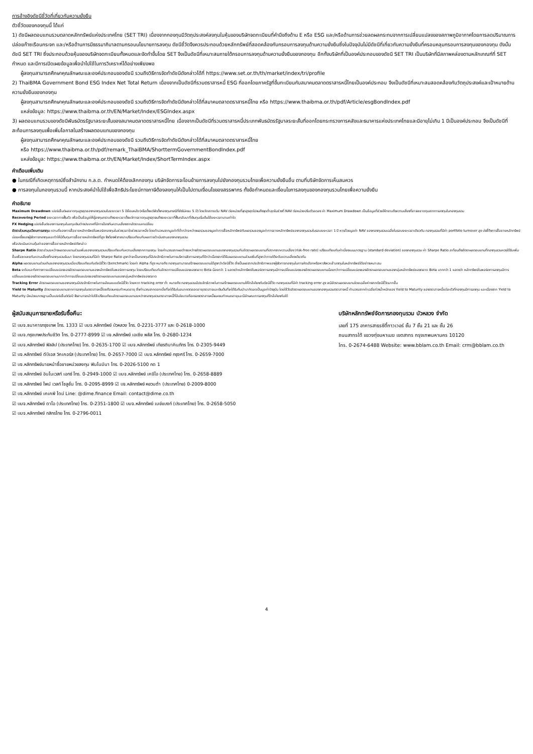การอ้างอิงดัชนีชี้วัดที่เกี่ยวกับความยั่งยืน
ตัวชี้วัดของกองทุนนี้ ได้แก่
1) ดัชนีผลตอบแทนรวมตลาดหลักทรัพย์แห่งประเทศไทย (SET TRI) เนื่องจากกองทุนมีวัตถุประสงค์ลงทุนในหุ้นของบริษัทจดทะเบียนที่คำนึงถึงด้าน E หรือ ESG และ/หรือด้านการช่วยลดผลกระทบจากการเปลี่ยนแปลงของสภาพภูมิอากาศโดยการลดปริมาณการปล่อยก๊าซเรือนกระจก และ/หรือด้านการมีธรรมาภิบาลตามกรอบนโยบายการลงทุน ดัชนีชี้วัดจึงควรประกอบด้วยหลักทรัพย์ที่สอดคล้องกับกรอบการลงทุนด้านความยั่งยืนซึ่งในปัจจุบันไม่มีดัชนีที่เกี่ยวกับความยั่งยืนที่ครอบคลุมกรอบการลงทุนของกองทุน ดังนั้น ดัชนี SET TRI ซึ่งประกอบด้วยหุ้นของบริษัทจดทะเบียนทั้งหมดและจัดทำขึ้นโดย SET จึงเป็นดัชนีที่เหมาะสมภายใต้กรอบการลงทุนด้านความยั่งยืนของกองทุน อีกทั้งบริษัทที่เป็นองค์ประกอบของดัชนี SET TRI เป็นบริษัทที่มีสภาพคล่องตามหลักเกณฑ์ที่ SET กำหนด และมีการเปิดเผยข้อมูลเพื่อนำไปใช้ในการวิเคราะห์ได้อย่างเพียงพอ
ผู้ลงทุนสามารถศึกษาคุณลักษณะและองค์ประกอบของดัชนี รวมถึงวิธีการจัดทำดัชนีดังกล่าวได้ที่ https://www.set.or.th/th/market/index/tri/profile
2) ThaiBMA Government Bond ESG Index Net Total Return เนื่องจากเป็นดัชนีที่รวมตราสารหนี้ ESG ที่ออกโดยภาครัฐที่ขึ้นทะเบียนกับสมาคมตลาดตราสารหนี้ไทยเป็นองค์ประกอบ จึงเป็นดัชนีที่เหมาะสมสอดคล้องกับวัตถุประสงค์และเป้าหมายด้านความยั่งยืนของกองทุน
ผู้ลงทุนสามารถศึกษาคุณลักษณะและองค์ประกอบของดัชนี รวมถึงวิธีการจัดทำดัชนีดังกล่าวได้ที่สมาคมตลาดตราสารหนี้ไทย หรือ https://www.thaibma.or.th/pdf/Article/esgBondIndex.pdf
แหล่งข้อมูล: https://www.thaibma.or.th/EN/Market/Index/ESGIndex.aspx
3) ผลตอบแทนรวมของดัชนีพันธบัตรรัฐบาลระยะสั้นของสมาคมตลาดตราสารหนี้ไทย เนื่องจากเป็นดัชนีที่รวมตราสารหนี้ประเภทพันธบัตรรัฐบาลระยะสั้นที่ออกโดยกระทรวงการคลังและธนาคารแห่งประเทศไทยและมีอายุไม่เกิน 1 ปีเป็นองค์ประกอบ จึงเป็นดัชนีที่สะท้อนการลงทุนเพื่อเพิ่มโอกาสในสร้างผลตอบแทนของกองทุน
ผู้ลงทุนสามารถศึกษาคุณลักษณะและองค์ประกอบของดัชนี รวมถึงวิธีการจัดทำดัชนีดังกล่าวได้ที่สมาคมตลาดตราสารหนี้ไทย
หรือ https://www.thaibma.or.th/pdf/remark_ThaiBMA/ShorttermGovernmentBondIndex.pdf
แหล่งข้อมูล: https://www.thaibma.or.th/EN/Market/Index/ShortTermIndex.aspx
คำเตือนเพิ่มเติม
● ในกรณีที่เกิดเหตุการณ์ซึ่งสำนักงาน ก.ล.ต. กำหนดให้ต้องเลิกกองทุน บริษัทจัดการจะโอนย้ายการลงทุนไปยังกองทุนรวมไทยเพื่อความยั่งยืนอื่น ตามที่บริษัทจัดการเห็นสมควร
● การลงทุนในกองทุนรวมนี้ หากประสงค์นำไปใช้เพื่อสิทธิประโยชน์ทางภาษีต้องลงทุนให้เป็นไปตามเงื่อนไขของสรรพากร ทั้งข้อกำหนดและเงื่อนไขการลงทุนของกองทุนรวมไทยเพื่อความยั่งยืน
คำอธิบาย
Maximum Drawdown เปอร์เซ็นต์ผลขาดทุนสูงสุดของกองทุนรวมในระยะเวลา 5 ปีย้อนหลัง (หรือตั้งแต่จัดตั้งกองทุนกรณีที่ยังไม่ครบ 5 ปี) โดยวัดจากระดับ NAV ต่อหน่วยที่จุดสูงสุดไปจนถึงจุดต่ำสุดในช่วงที่ NAV ต่อหน่วยปรับตัวลดลง ค่า Maximum Drawdown เป็นข้อมูลที่ช่วยให้ทราบถึงความเสี่ยงที่อาจจะขาดทุนจากการลงทุนในกองทุนรวม
Recovering Period ระยะเวลาการฟื้นตัว เพื่อเป็นข้อมูลให้ผู้ลงทุนทราบถึงระยะเวลาตั้งแต่การขาดทุนสูงสุดจนถึงระยะเวลาที่ฟื้นกลับมาที่เงินทุนเริ่มต้นใช้ระยะเวลานานเท่าใด
FX Hedging เปอร์เซ็นต์ของการลงทุนในสกุลเงินต่างประเทศที่มีการป้องกันความเสี่ยงจากอัตราแลกเปลี่ยน
อัตราส่วนหมุนเวียนการลงทุน ความถี่ของการซื้อขายหลักทรัพย์ในพอร์ตกองทุนในช่วงเวลาใดช่วงเวลาหนึ่ง โดยคำนวณจากมูลค่าที่ต่ำกว่าระหว่างผลรวมของมูลค่าการซื้อหลักทรัพย์กับผลรวมของมูลค่าการขายหลักทรัพย์ของกองทุนรวมในรอบระยะเวลา 1 ปี หารด้วยมูลค่า NAV ของกองทุนรวมเฉลี่ยในรอบระยะเวลาเดียวกัน กองทุนรวมที่มีค่า portfolio turnover สูง บ่งชี้ถึงการซื้อขายหลักทรัพย์บ่อยครั้งของผู้จัดการกองทุนและทำให้มีต้นทุนการซื้อขายหลักทรัพย์ที่สูง จึงต้องพิจารณาเปรียบเทียบกับผลการดำเนินงานของกองทุนรวม
เพื่อประเมินความคุ้มค่าของการซื้อขายหลักทรัพย์ดังกล่าว
Sharpe Ratio อัตราส่วนระหว่างผลตอบแทนส่วนเพิ่มของกองทุนรวมเปรียบเทียบกับความเสี่ยงจากการลงทุน โดยคำนวณจากผลต่างระหว่างอัตราผลตอบแทนของกองทุนรวมกับอัตราผลตอบแทนที่ปราศจากความเสี่ยง (risk-free rate) เปรียบเทียบกับค่าเบี่ยงเบนมาตรฐาน (standard deviation) ของกองทุนรวม ค่า Sharpe Ratio สะท้อนถึงอัตราผลตอบแทนที่กองทุนรวมควรได้รับเพิ่มขึ้นเพื่อชดเชยกับความเสี่ยงที่กองทุนรวมรับมา โดยกองทุนรวมที่มีค่า Sharpe Ratio สูงกว่าจะเป็นกองทุนที่มีประสิทธิภาพในการบริหารจัดการลงทุนที่ดีกว่าเนื่องจากได้รับผลตอบแทนส่วนเพิ่มที่สูงกว่าภายใต้ระดับความเสี่ยงเดียวกัน
Alpha ผลตอบแทนส่วนเกินของกองทุนรวมเมื่อเปรียบเทียบกับดัชนีชี้วัด (benchmark) โดยค่า Alpha ที่สูง หมายถึง กองทุนสามารถสร้างผลตอบแทนได้สูงกว่าดัชนีชี้วัด ซึ่งเป็นผลจากประสิทธิภาพของผู้จัดการกองทุนในการคัดเลือกหรือหาจังหวะเข้าลงทุนในหลักทรัพย์ได้อย่างเหมาะสม
Beta ระดับและทิศทางการเปลี่ยนแปลงของอัตราผลตอบแทนของหลักทรัพย์ในพอร์ตการลงทุน โดยเปรียบเทียบกับอัตราการเปลี่ยนแปลงของตลาด Beta น้อยกว่า 1 แสดงว่าหลักทรัพย์ในพอร์ตการลงทุนมีการเปลี่ยนแปลงของอัตราผลตอบแทนน้อยกว่าการเปลี่ยนแปลงของอัตราผลตอบแทนของกลุ่มหลักทรัพย์ของตลาด Beta มากกว่า 1 แสดงว่า หลักทรัพย์ในพอร์ตการลงทุนมีการเปลี่ยนแปลงของอัตราผลตอบแทนมากกว่าการเปลี่ยนแปลงของอัตราผลตอบแทนของกลุ่มหลักทรัพย์ของตลาด
Tracking Error อัตราผลตอบแทนของกองทุนมีประสิทธิภาพในการเลียนแบบดัชนีชี้วัด โดยหาก tracking error ต่ำ หมายถึง กองทุนรวมมีประสิทธิภาพในการสร้างผลตอบแทนให้ใกล้เคียงกับดัชนีชี้วัด กองทุนรวมที่มีค่า tracking error สูง จะมีอัตราผลตอบแทนโดยเฉลี่ยห่างจากดัชนีชี้วัดมากขึ้น
Yield to Maturity อัตราผลตอบแทนจากการลงทุนในตราสารหนี้โดยถือจนครบกำหนดอายุ ซึ่งคำนวณจากดอกเบี้ยที่จะได้รับในอนาคตตลอดอายุตราสารและเงินต้นที่จะได้รับคืนนำมาคิดลดเป็นมูลค่าปัจจุบัน โดยใช้วัดอัตราผลตอบแทนของกองทุนรวมตราสารหนี้ คำนวณจากค่าเฉลี่ยถ่วงน้ำหนักของ Yield to Maturity ของตราสารหนี้แต่ละตัวที่กองทุนมีการลงทุน และเนื่องจาก Yield to Maturity มีหน่วยมาตรฐานเป็นเปอร์เซ็นต์ต่อปี จึงสามารถนำไปใช้เปรียบเทียบอัตราผลตอบแทนระหว่างกองทุนรวมตราสารหนี้ที่มีนโยบายถือครองตราสารหนี้จนครบกำหนดอายุและมีลักษณะการลงทุนที่ใกล้เคียงกันได้
ผู้สนับสนุนการขายหรือรับซื้อคืน:
☑ บมจ.ธนาคารกรุงเทพ โทร. 1333 ☑ บมจ.หลักทรัพย์ บัวหลวง โทร. 0-2231-3777 และ 0-2618-1000
☑ บมจ.กรุงเทพประกันชีวิต โทร. 0-2777-8999 ☑ บจ.หลักทรัพย์ เอเซีย พลัส โทร. 0-2680-1234
☑ บมจ.หลักทรัพย์ ฟิลลิป (ประเทศไทย) โทร. 0-2635-1700 ☑ บมจ.หลักทรัพย์ เกียรตินาคินภัทร โทร. 0-2305-9449
☑ บจ.หลักทรัพย์ ดีบีเอส วิคเคอร์ส (ประเทศไทย) โทร. 0-2657-7000 ☑ บมจ.หลักทรัพย์ กรุงศรี โทร. 0-2659-7000
☑ บจ.หลักทรัพย์นายหน้าซื้อขายหน่วยลงทุน ฟินโนมีนา โทร. 0-2026-5100 กด 1
☑ บจ.หลักทรัพย์ อินโนเวสท์ เอกซ์ โทร. 0-2949-1000 ☑ บมจ.หลักทรัพย์ เคจีไอ (ประเทศไทย) โทร. 0-2658-8889
☑ บจ.หลักทรัพย์ ไพน์ เวลท์ โซลูชั่น โทร. 0-2095-8999 ☑ บจ.หลักทรัพย์ หยวนต้า (ประเทศไทย) 0-2009-8000
☑ บจ.หลักทรัพย์ เคเคพี ไดม์ Line: @dime.finance Email: contact@dime.co.th
☑ บมจ.หลักทรัพย์ ดาโอ (ประเทศไทย) โทร. 0-2351-1800 ☑ บมจ.หลักทรัพย์ เมย์แบงก์ (ประเทศไทย) โทร. 0-2658-5050
☑ บมจ.หลักทรัพย์ กสิกรไทย โทร. 0-2796-0011
บริษัทหลักทรัพย์จัดการกองทุนรวม บัวหลวง จำกัด
เลขที่ 175 อาคารสาธรซิตี้ทาวเวอร์ ชั้น 7 ชั้น 21 และ ชั้น 26
ถนนสาทรใต้ แขวงทุ่งมหาเมฆ เขตสาทร กรุงเทพมหานคร 10120
โทร. 0-2674-6488 Website: www.bblam.co.th Email: crm@bblam.co.th
4